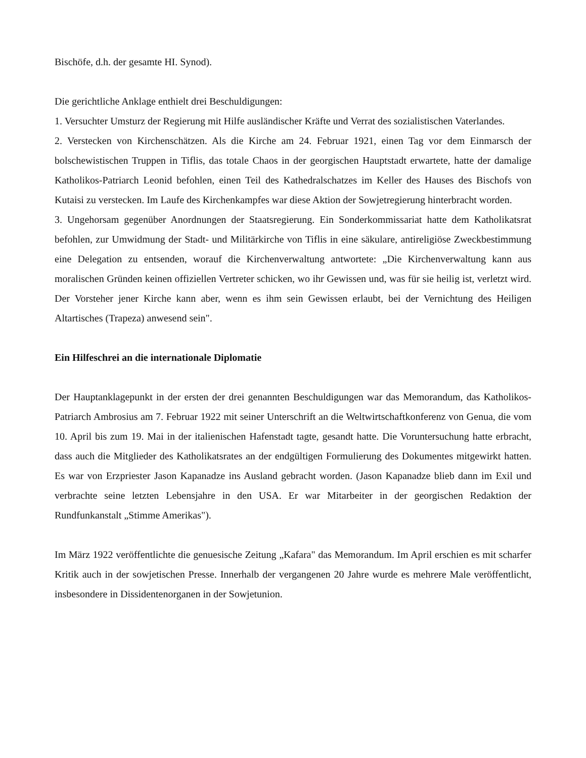Bischöfe, d.h. der gesamte HI. Synod).
Die gerichtliche Anklage enthielt drei Beschuldigungen:
1. Versuchter Umsturz der Regierung mit Hilfe ausländischer Kräfte und Verrat des sozialistischen Vaterlandes.
2. Verstecken von Kirchenschätzen. Als die Kirche am 24. Februar 1921, einen Tag vor dem Einmarsch der bolschewistischen Truppen in Tiflis, das totale Chaos in der georgischen Hauptstadt erwartete, hatte der damalige Katholikos-Patriarch Leonid befohlen, einen Teil des Kathedralschatzes im Keller des Hauses des Bischofs von Kutaisi zu verstecken. Im Laufe des Kirchenkampfes war diese Aktion der Sowjetregierung hinterbracht worden.
3. Ungehorsam gegenüber Anordnungen der Staatsregierung. Ein Sonderkommissariat hatte dem Katholikatsrat befohlen, zur Umwidmung der Stadt- und Militärkirche von Tiflis in eine säkulare, antireligiöse Zweckbestimmung eine Delegation zu entsenden, worauf die Kirchenverwaltung antwortete: „Die Kirchenverwaltung kann aus moralischen Gründen keinen offiziellen Vertreter schicken, wo ihr Gewissen und, was für sie heilig ist, verletzt wird. Der Vorsteher jener Kirche kann aber, wenn es ihm sein Gewissen erlaubt, bei der Vernichtung des Heiligen Altartisches (Trapeza) anwesend sein".
Ein Hilfeschrei an die internationale Diplomatie
Der Hauptanklagepunkt in der ersten der drei genannten Beschuldigungen war das Memorandum, das Katholikos-Patriarch Ambrosius am 7. Februar 1922 mit seiner Unterschrift an die Weltwirtschaftkonferenz von Genua, die vom 10. April bis zum 19. Mai in der italienischen Hafenstadt tagte, gesandt hatte. Die Voruntersuchung hatte erbracht, dass auch die Mitglieder des Katholikatsrates an der endgültigen Formulierung des Dokumentes mitgewirkt hatten. Es war von Erzpriester Jason Kapanadze ins Ausland gebracht worden. (Jason Kapanadze blieb dann im Exil und verbrachte seine letzten Lebensjahre in den USA. Er war Mitarbeiter in der georgischen Redaktion der Rundfunkanstalt „Stimme Amerikas").
Im März 1922 veröffentlichte die genuesische Zeitung „Kafara" das Memorandum. Im April erschien es mit scharfer Kritik auch in der sowjetischen Presse. Innerhalb der vergangenen 20 Jahre wurde es mehrere Male veröffentlicht, insbesondere in Dissidentenorganen in der Sowjetunion.